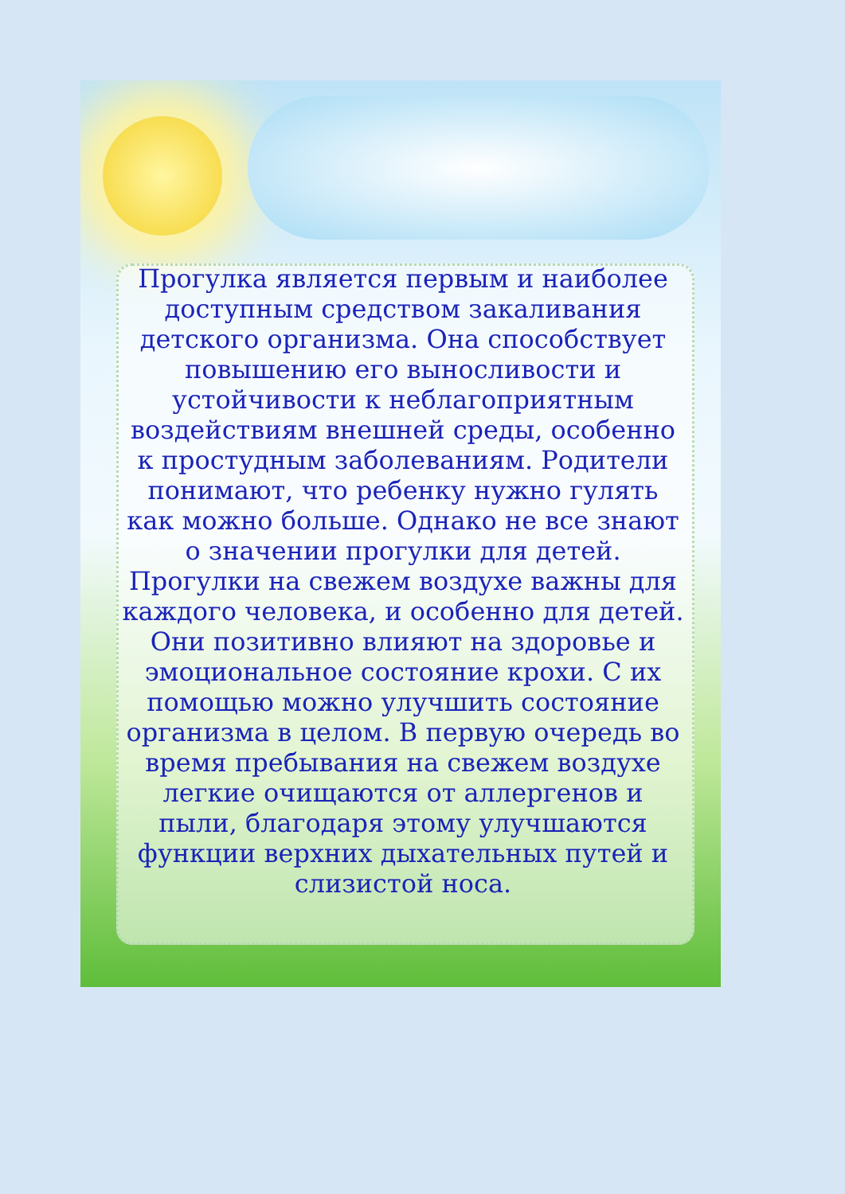Прогулка является первым и наиболее доступным средством закаливания детского организма. Она способствует повышению его выносливости и устойчивости к неблагоприятным воздействиям внешней среды, особенно к простудным заболеваниям. Родители понимают, что ребенку нужно гулять как можно больше. Однако не все знают о значении прогулки для детей. Прогулки на свежем воздухе важны для каждого человека, и особенно для детей. Они позитивно влияют на здоровье и эмоциональное состояние крохи. С их помощью можно улучшить состояние организма в целом. В первую очередь во время пребывания на свежем воздухе легкие очищаются от аллергенов и пыли, благодаря этому улучшаются функции верхних дыхательных путей и слизистой носа.